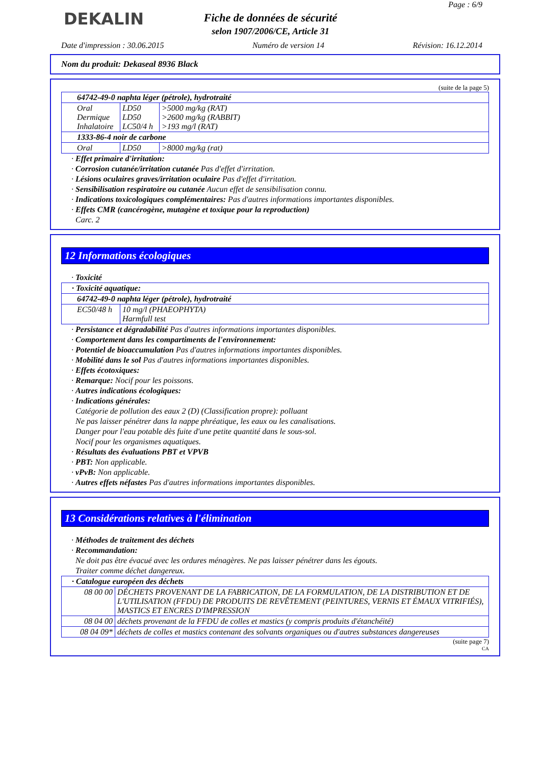DEKALIN
Page : 6/9
Fiche de données de sécurité
selon 1907/2006/CE, Article 31
Date d'impression : 30.06.2015 Numéro de version 14 Révision: 16.12.2014
Nom du produit: Dekaseal 8936 Black
(suite de la page 5)
| 64742-49-0 naphta léger (pétrole), hydrotraité | | |
| Oral Dermique Inhalatoire | LD50 LD50 LC50/4 h | >5000 mg/kg (RAT) >2600 mg/kg (RABBIT) >193 mg/l (RAT) |
| 1333-86-4 noir de carbone | | |
| Oral | LD50 | >8000 mg/kg (rat) |
· Effet primaire d'irritation:
· Corrosion cutanée/irritation cutanée Pas d'effet d'irritation.
· Lésions oculaires graves/irritation oculaire Pas d'effet d'irritation.
· Sensibilisation respiratoire ou cutanée Aucun effet de sensibilisation connu.
· Indications toxicologiques complémentaires: Pas d'autres informations importantes disponibles.
· Effets CMR (cancérogène, mutagène et toxique pour la reproduction)
Carc. 2
12 Informations écologiques
· Toxicité
| · Toxicité aquatique: | |
| 64742-49-0 naphta léger (pétrole), hydrotraité | |
| EC50/48 h | 10 mg/l (PHAEOPHYTA) Harmfull test |
· Persistance et dégradabilité Pas d'autres informations importantes disponibles.
· Comportement dans les compartiments de l'environnement:
· Potentiel de bioaccumulation Pas d'autres informations importantes disponibles.
· Mobilité dans le sol Pas d'autres informations importantes disponibles.
· Effets écotoxiques:
· Remarque: Nocif pour les poissons.
· Autres indications écologiques:
· Indications générales:
Catégorie de pollution des eaux 2 (D) (Classification propre): polluant
Ne pas laisser pénétrer dans la nappe phréatique, les eaux ou les canalisations.
Danger pour l'eau potable dès fuite d'une petite quantité dans le sous-sol.
Nocif pour les organismes aquatiques.
· Résultats des évaluations PBT et VPVB
· PBT: Non applicable.
· vPvB: Non applicable.
· Autres effets néfastes Pas d'autres informations importantes disponibles.
13 Considérations relatives à l'élimination
· Méthodes de traitement des déchets
· Recommandation:
Ne doit pas être évacué avec les ordures ménagères. Ne pas laisser pénétrer dans les égouts.
Traiter comme déchet dangereux.
| · Catalogue européen des déchets | |
| 08 00 00 | DÉCHETS PROVENANT DE LA FABRICATION, DE LA FORMULATION, DE LA DISTRIBUTION ET DE L'UTILISATION (FFDU) DE PRODUITS DE REVÊTEMENT (PEINTURES, VERNIS ET ÉMAUX VITRIFIÉS), MASTICS ET ENCRES D'IMPRESSION |
| 08 04 00 | déchets provenant de la FFDU de colles et mastics (y compris produits d'étanchéité) |
| 08 04 09* | déchets de colles et mastics contenant des solvants organiques ou d'autres substances dangereuses |
(suite page 7)
CA